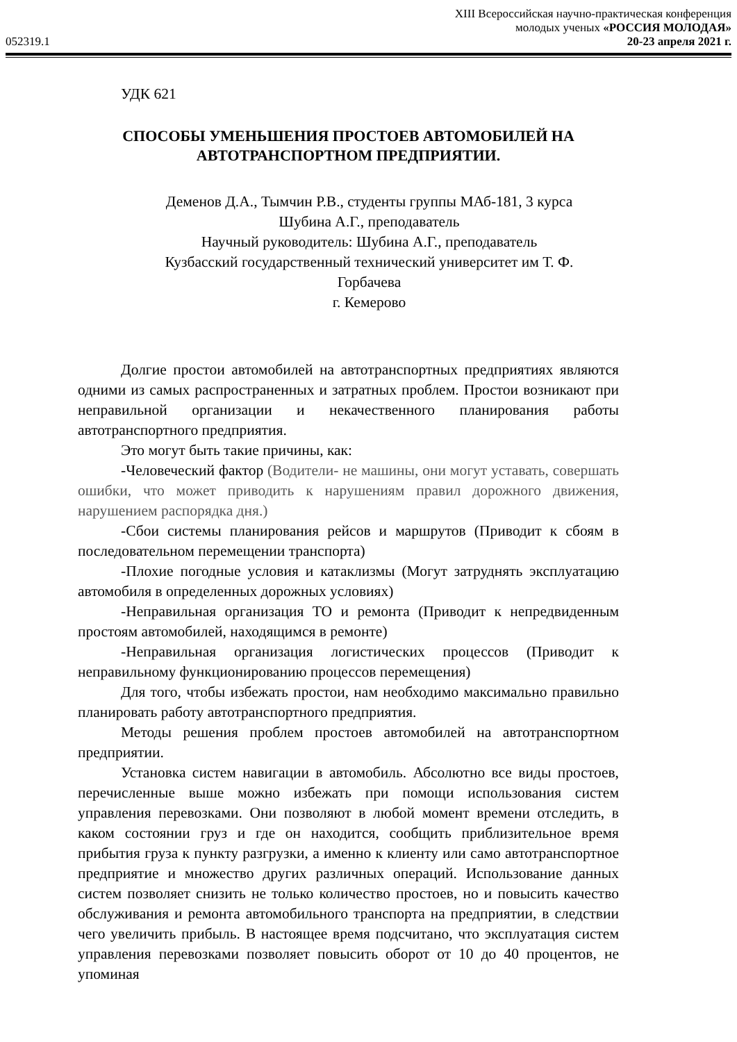XIII Всероссийская научно-практическая конференция
молодых ученых «РОССИЯ МОЛОДАЯ»
052319.1 20-23 апреля 2021 г.
УДК 621
СПОСОБЫ УМЕНЬШЕНИЯ ПРОСТОЕВ АВТОМОБИЛЕЙ НА
АВТОТРАНСПОРТНОМ ПРЕДПРИЯТИИ.
Деменов Д.А., Тымчин Р.В., студенты группы МАб-181, 3 курса
Шубина А.Г., преподаватель
Научный руководитель: Шубина А.Г., преподаватель
Кузбасский государственный технический университет им Т. Ф.
Горбачева
г. Кемерово
Долгие простои автомобилей на автотранспортных предприятиях являются одними из самых распространенных и затратных проблем. Простои возникают при неправильной организации и некачественного планирования работы автотранспортного предприятия.
Это могут быть такие причины, как:
-Человеческий фактор (Водители- не машины, они могут уставать, совершать ошибки, что может приводить к нарушениям правил дорожного движения, нарушением распорядка дня.)
-Сбои системы планирования рейсов и маршрутов (Приводит к сбоям в последовательном перемещении транспорта)
-Плохие погодные условия и катаклизмы (Могут затруднять эксплуатацию автомобиля в определенных дорожных условиях)
-Неправильная организация ТО и ремонта (Приводит к непредвиденным простоям автомобилей, находящимся в ремонте)
-Неправильная организация логистических процессов (Приводит к неправильному функционированию процессов перемещения)
Для того, чтобы избежать простои, нам необходимо максимально правильно планировать работу автотранспортного предприятия.
Методы решения проблем простоев автомобилей на автотранспортном предприятии.
Установка систем навигации в автомобиль. Абсолютно все виды простоев, перечисленные выше можно избежать при помощи использования систем управления перевозками. Они позволяют в любой момент времени отследить, в каком состоянии груз и где он находится, сообщить приблизительное время прибытия груза к пункту разгрузки, а именно к клиенту или само автотранспортное предприятие и множество других различных операций. Использование данных систем позволяет снизить не только количество простоев, но и повысить качество обслуживания и ремонта автомобильного транспорта на предприятии, в следствии чего увеличить прибыль. В настоящее время подсчитано, что эксплуатация систем управления перевозками позволяет повысить оборот от 10 до 40 процентов, не упоминая